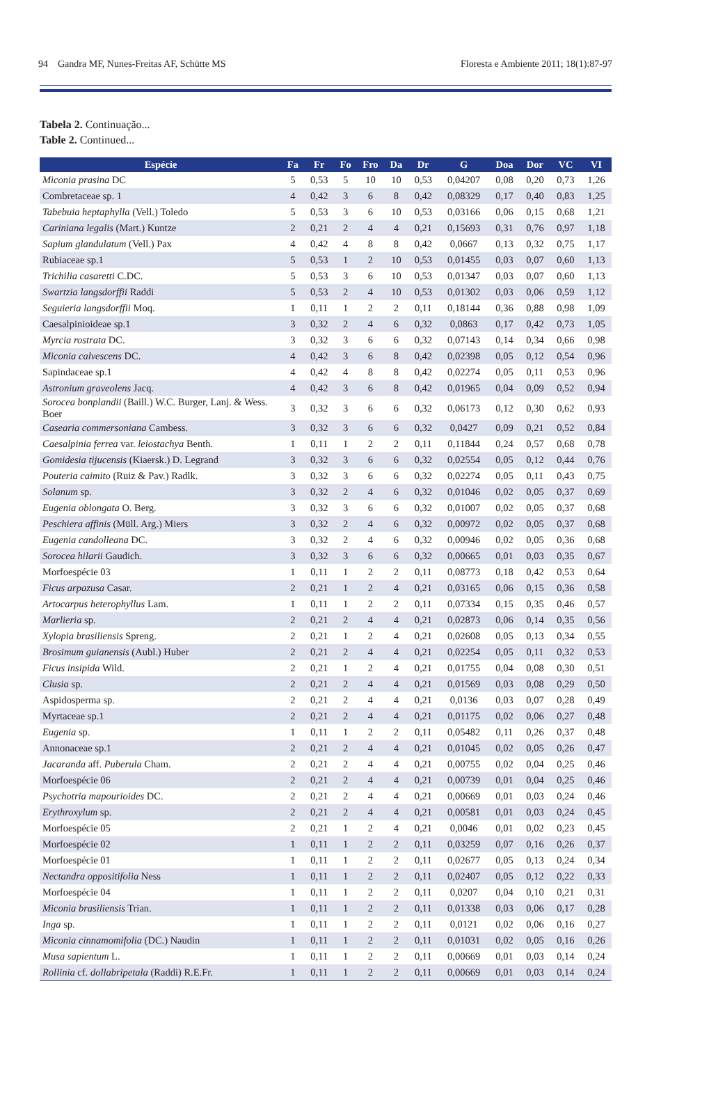94 Gandra MF, Nunes-Freitas AF, Schütte MS Floresta e Ambiente 2011; 18(1):87-97
Tabela 2. Continuação...
Table 2. Continued...
| Espécie | Fa | Fr | Fo | Fro | Da | Dr | G | Doa | Dor | VC | VI |
| --- | --- | --- | --- | --- | --- | --- | --- | --- | --- | --- | --- |
| Miconia prasina DC | 5 | 0,53 | 5 | 10 | 10 | 0,53 | 0,04207 | 0,08 | 0,20 | 0,73 | 1,26 |
| Combretaceae sp. 1 | 4 | 0,42 | 3 | 6 | 8 | 0,42 | 0,08329 | 0,17 | 0,40 | 0,83 | 1,25 |
| Tabebuia heptaphylla (Vell.) Toledo | 5 | 0,53 | 3 | 6 | 10 | 0,53 | 0,03166 | 0,06 | 0,15 | 0,68 | 1,21 |
| Cariniana legalis (Mart.) Kuntze | 2 | 0,21 | 2 | 4 | 4 | 0,21 | 0,15693 | 0,31 | 0,76 | 0,97 | 1,18 |
| Sapium glandulatum (Vell.) Pax | 4 | 0,42 | 4 | 8 | 8 | 0,42 | 0,0667 | 0,13 | 0,32 | 0,75 | 1,17 |
| Rubiaceae sp.1 | 5 | 0,53 | 1 | 2 | 10 | 0,53 | 0,01455 | 0,03 | 0,07 | 0,60 | 1,13 |
| Trichilia casaretti C.DC. | 5 | 0,53 | 3 | 6 | 10 | 0,53 | 0,01347 | 0,03 | 0,07 | 0,60 | 1,13 |
| Swartzia langsdorffii Raddi | 5 | 0,53 | 2 | 4 | 10 | 0,53 | 0,01302 | 0,03 | 0,06 | 0,59 | 1,12 |
| Seguieria langsdorffii Moq. | 1 | 0,11 | 1 | 2 | 2 | 0,11 | 0,18144 | 0,36 | 0,88 | 0,98 | 1,09 |
| Caesalpinioideae sp.1 | 3 | 0,32 | 2 | 4 | 6 | 0,32 | 0,0863 | 0,17 | 0,42 | 0,73 | 1,05 |
| Myrcia rostrata DC. | 3 | 0,32 | 3 | 6 | 6 | 0,32 | 0,07143 | 0,14 | 0,34 | 0,66 | 0,98 |
| Miconia calvescens DC. | 4 | 0,42 | 3 | 6 | 8 | 0,42 | 0,02398 | 0,05 | 0,12 | 0,54 | 0,96 |
| Sapindaceae sp.1 | 4 | 0,42 | 4 | 8 | 8 | 0,42 | 0,02274 | 0,05 | 0,11 | 0,53 | 0,96 |
| Astronium graveolens Jacq. | 4 | 0,42 | 3 | 6 | 8 | 0,42 | 0,01965 | 0,04 | 0,09 | 0,52 | 0,94 |
| Sorocea bonplandii (Baill.) W.C. Burger, Lanj. & Wess. Boer | 3 | 0,32 | 3 | 6 | 6 | 0,32 | 0,06173 | 0,12 | 0,30 | 0,62 | 0,93 |
| Casearia commersoniana Cambess. | 3 | 0,32 | 3 | 6 | 6 | 0,32 | 0,0427 | 0,09 | 0,21 | 0,52 | 0,84 |
| Caesalpinia ferrea var. leiostachya Benth. | 1 | 0,11 | 1 | 2 | 2 | 0,11 | 0,11844 | 0,24 | 0,57 | 0,68 | 0,78 |
| Gomidesia tijucensis (Kiaersk.) D. Legrand | 3 | 0,32 | 3 | 6 | 6 | 0,32 | 0,02554 | 0,05 | 0,12 | 0,44 | 0,76 |
| Pouteria caimito (Ruiz & Pav.) Radlk. | 3 | 0,32 | 3 | 6 | 6 | 0,32 | 0,02274 | 0,05 | 0,11 | 0,43 | 0,75 |
| Solanum sp. | 3 | 0,32 | 2 | 4 | 6 | 0,32 | 0,01046 | 0,02 | 0,05 | 0,37 | 0,69 |
| Eugenia oblongata O. Berg. | 3 | 0,32 | 3 | 6 | 6 | 0,32 | 0,01007 | 0,02 | 0,05 | 0,37 | 0,68 |
| Peschiera affinis (Müll. Arg.) Miers | 3 | 0,32 | 2 | 4 | 6 | 0,32 | 0,00972 | 0,02 | 0,05 | 0,37 | 0,68 |
| Eugenia candolleana DC. | 3 | 0,32 | 2 | 4 | 6 | 0,32 | 0,00946 | 0,02 | 0,05 | 0,36 | 0,68 |
| Sorocea hilarii Gaudich. | 3 | 0,32 | 3 | 6 | 6 | 0,32 | 0,00665 | 0,01 | 0,03 | 0,35 | 0,67 |
| Morfoespécie 03 | 1 | 0,11 | 1 | 2 | 2 | 0,11 | 0,08773 | 0,18 | 0,42 | 0,53 | 0,64 |
| Ficus arpazusa Casar. | 2 | 0,21 | 1 | 2 | 4 | 0,21 | 0,03165 | 0,06 | 0,15 | 0,36 | 0,58 |
| Artocarpus heterophyllus Lam. | 1 | 0,11 | 1 | 2 | 2 | 0,11 | 0,07334 | 0,15 | 0,35 | 0,46 | 0,57 |
| Marlieria sp. | 2 | 0,21 | 2 | 4 | 4 | 0,21 | 0,02873 | 0,06 | 0,14 | 0,35 | 0,56 |
| Xylopia brasiliensis Spreng. | 2 | 0,21 | 1 | 2 | 4 | 0,21 | 0,02608 | 0,05 | 0,13 | 0,34 | 0,55 |
| Brosimum guianensis (Aubl.) Huber | 2 | 0,21 | 2 | 4 | 4 | 0,21 | 0,02254 | 0,05 | 0,11 | 0,32 | 0,53 |
| Ficus insipida Wild. | 2 | 0,21 | 1 | 2 | 4 | 0,21 | 0,01755 | 0,04 | 0,08 | 0,30 | 0,51 |
| Clusia sp. | 2 | 0,21 | 2 | 4 | 4 | 0,21 | 0,01569 | 0,03 | 0,08 | 0,29 | 0,50 |
| Aspidosperma sp. | 2 | 0,21 | 2 | 4 | 4 | 0,21 | 0,0136 | 0,03 | 0,07 | 0,28 | 0,49 |
| Myrtaceae sp.1 | 2 | 0,21 | 2 | 4 | 4 | 0,21 | 0,01175 | 0,02 | 0,06 | 0,27 | 0,48 |
| Eugenia sp. | 1 | 0,11 | 1 | 2 | 2 | 0,11 | 0,05482 | 0,11 | 0,26 | 0,37 | 0,48 |
| Annonaceae sp.1 | 2 | 0,21 | 2 | 4 | 4 | 0,21 | 0,01045 | 0,02 | 0,05 | 0,26 | 0,47 |
| Jacaranda aff. Puberula Cham. | 2 | 0,21 | 2 | 4 | 4 | 0,21 | 0,00755 | 0,02 | 0,04 | 0,25 | 0,46 |
| Morfoespécie 06 | 2 | 0,21 | 2 | 4 | 4 | 0,21 | 0,00739 | 0,01 | 0,04 | 0,25 | 0,46 |
| Psychotria mapourioides DC. | 2 | 0,21 | 2 | 4 | 4 | 0,21 | 0,00669 | 0,01 | 0,03 | 0,24 | 0,46 |
| Erythroxylum sp. | 2 | 0,21 | 2 | 4 | 4 | 0,21 | 0,00581 | 0,01 | 0,03 | 0,24 | 0,45 |
| Morfoespécie 05 | 2 | 0,21 | 1 | 2 | 4 | 0,21 | 0,0046 | 0,01 | 0,02 | 0,23 | 0,45 |
| Morfoespécie 02 | 1 | 0,11 | 1 | 2 | 2 | 0,11 | 0,03259 | 0,07 | 0,16 | 0,26 | 0,37 |
| Morfoespécie 01 | 1 | 0,11 | 1 | 2 | 2 | 0,11 | 0,02677 | 0,05 | 0,13 | 0,24 | 0,34 |
| Nectandra oppositifolia Ness | 1 | 0,11 | 1 | 2 | 2 | 0,11 | 0,02407 | 0,05 | 0,12 | 0,22 | 0,33 |
| Morfoespécie 04 | 1 | 0,11 | 1 | 2 | 2 | 0,11 | 0,0207 | 0,04 | 0,10 | 0,21 | 0,31 |
| Miconia brasiliensis Trian. | 1 | 0,11 | 1 | 2 | 2 | 0,11 | 0,01338 | 0,03 | 0,06 | 0,17 | 0,28 |
| Inga sp. | 1 | 0,11 | 1 | 2 | 2 | 0,11 | 0,0121 | 0,02 | 0,06 | 0,16 | 0,27 |
| Miconia cinnamomifolia (DC.) Naudin | 1 | 0,11 | 1 | 2 | 2 | 0,11 | 0,01031 | 0,02 | 0,05 | 0,16 | 0,26 |
| Musa sapientum L. | 1 | 0,11 | 1 | 2 | 2 | 0,11 | 0,00669 | 0,01 | 0,03 | 0,14 | 0,24 |
| Rollinia cf. dollabripetala (Raddi) R.E.Fr. | 1 | 0,11 | 1 | 2 | 2 | 0,11 | 0,00669 | 0,01 | 0,03 | 0,14 | 0,24 |